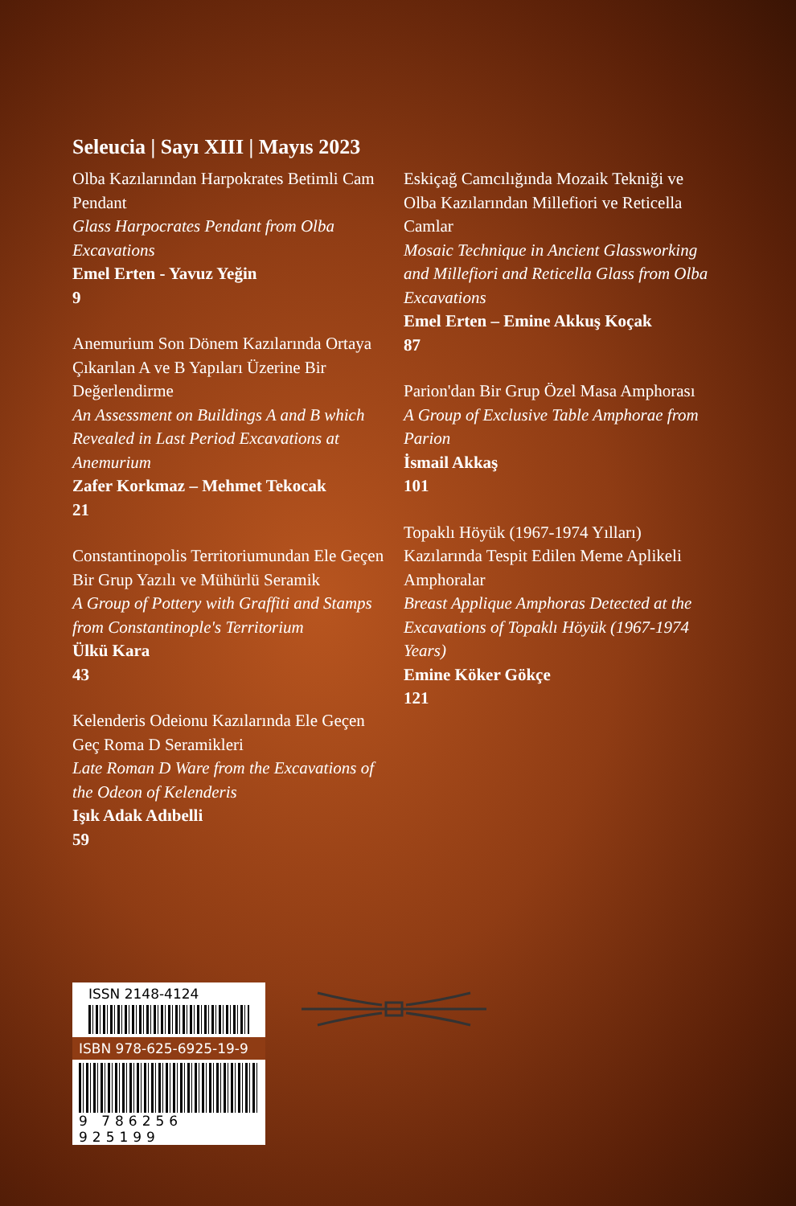Seleucia | Sayı XIII | Mayıs 2023
Olba Kazılarından Harpokrates Betimli Cam Pendant
Glass Harpocrates Pendant from Olba Excavations
Emel Erten - Yavuz Yeğin
9
Anemurium Son Dönem Kazılarında Ortaya Çıkarılan A ve B Yapıları Üzerine Bir Değerlendirme
An Assessment on Buildings A and B which Revealed in Last Period Excavations at Anemurium
Zafer Korkmaz – Mehmet Tekocak
21
Constantinopolis Territoriumundan Ele Geçen Bir Grup Yazılı ve Mühürlü Seramik
A Group of Pottery with Graffiti and Stamps from Constantinople's Territorium
Ülkü Kara
43
Kelenderis Odeionu Kazılarında Ele Geçen Geç Roma D Seramikleri
Late Roman D Ware from the Excavations of the Odeon of Kelenderis
Işık Adak Adıbelli
59
Eskiçağ Camcılığında Mozaik Tekniği ve Olba Kazılarından Millefiori ve Reticella Camlar
Mosaic Technique in Ancient Glassworking and Millefiori and Reticella Glass from Olba Excavations
Emel Erten – Emine Akkuş Koçak
87
Parion'dan Bir Grup Özel Masa Amphorası
A Group of Exclusive Table Amphorae from Parion
İsmail Akkaş
101
Topaklı Höyük (1967-1974 Yılları) Kazılarında Tespit Edilen Meme Aplikeli Amphoralar
Breast Applique Amphoras Detected at the Excavations of Topaklı Höyük (1967-1974 Years)
Emine Köker Gökçe
121
ISSN 2148-4124
ISBN 978-625-6925-19-9
9 786256 925199